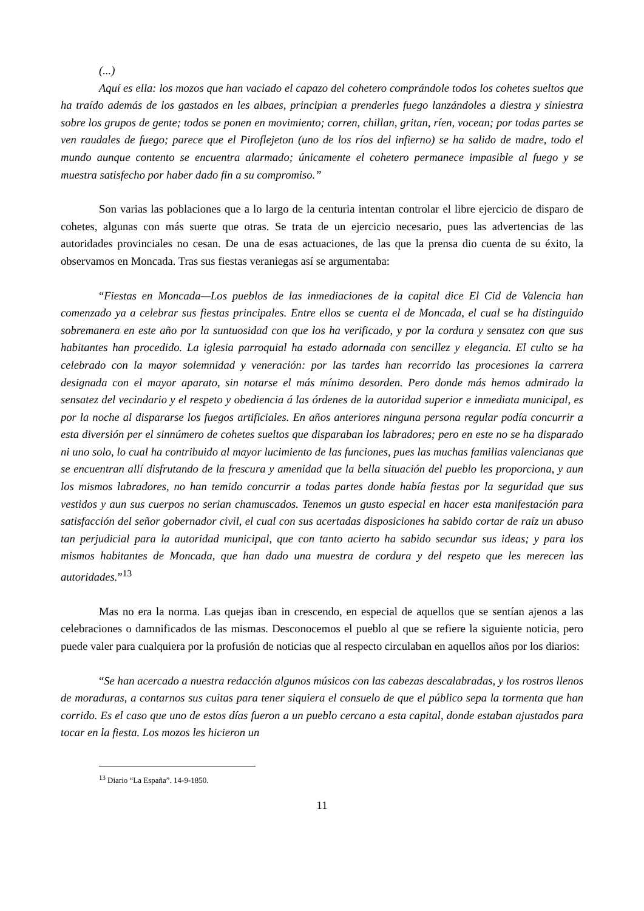(...)
Aquí es ella: los mozos que han vaciado el capazo del cohetero comprándole todos los cohetes sueltos que ha traído además de los gastados en les albaes, principian a prenderles fuego lanzándoles a diestra y siniestra sobre los grupos de gente; todos se ponen en movimiento; corren, chillan, gritan, ríen, vocean; por todas partes se ven raudales de fuego; parece que el Piroflejeton (uno de los ríos del infierno) se ha salido de madre, todo el mundo aunque contento se encuentra alarmado; únicamente el cohetero permanece impasible al fuego y se muestra satisfecho por haber dado fin a su compromiso.”
Son varias las poblaciones que a lo largo de la centuria intentan controlar el libre ejercicio de disparo de cohetes, algunas con más suerte que otras. Se trata de un ejercicio necesario, pues las advertencias de las autoridades provinciales no cesan. De una de esas actuaciones, de las que la prensa dio cuenta de su éxito, la observamos en Moncada. Tras sus fiestas veraniegas así se argumentaba:
“Fiestas en Moncada—Los pueblos de las inmediaciones de la capital dice El Cid de Valencia han comenzado ya a celebrar sus fiestas principales. Entre ellos se cuenta el de Moncada, el cual se ha distinguido sobremanera en este año por la suntuosidad con que los ha verificado, y por la cordura y sensatez con que sus habitantes han procedido. La iglesia parroquial ha estado adornada con sencillez y elegancia. El culto se ha celebrado con la mayor solemnidad y veneración: por las tardes han recorrido las procesiones la carrera designada con el mayor aparato, sin notarse el más mínimo desorden. Pero donde más hemos admirado la sensatez del vecindario y el respeto y obediencia á las órdenes de la autoridad superior e inmediata municipal, es por la noche al dispararse los fuegos artificiales. En años anteriores ninguna persona regular podía concurrir a esta diversión per el sinnúmero de cohetes sueltos que disparaban los labradores; pero en este no se ha disparado ni uno solo, lo cual ha contribuido al mayor lucimiento de las funciones, pues las muchas familias valencianas que se encuentran allí disfrutando de la frescura y amenidad que la bella situación del pueblo les proporciona, y aun los mismos labradores, no han temido concurrir a todas partes donde había fiestas por la seguridad que sus vestidos y aun sus cuerpos no serian chamuscados. Tenemos un gusto especial en hacer esta manifestación para satisfacción del señor gobernador civil, el cual con sus acertadas disposiciones ha sabido cortar de raíz un abuso tan perjudicial para la autoridad municipal, que con tanto acierto ha sabido secundar sus ideas; y para los mismos habitantes de Moncada, que han dado una muestra de cordura y del respeto que les merecen las autoridades.”<sup>13</sup>
Mas no era la norma. Las quejas iban in crescendo, en especial de aquellos que se sentían ajenos a las celebraciones o damnificados de las mismas. Desconocemos el pueblo al que se refiere la siguiente noticia, pero puede valer para cualquiera por la profusión de noticias que al respecto circulaban en aquellos años por los diarios:
“Se han acercado a nuestra redacción algunos músicos con las cabezas descalabradas, y los rostros llenos de moraduras, a contarnos sus cuitas para tener siquiera el consuelo de que el público sepa la tormenta que han corrido. Es el caso que uno de estos días fueron a un pueblo cercano a esta capital, donde estaban ajustados para tocar en la fiesta. Los mozos les hicieron un
<sup>13</sup> Diario “La España”. 14-9-1850.
11